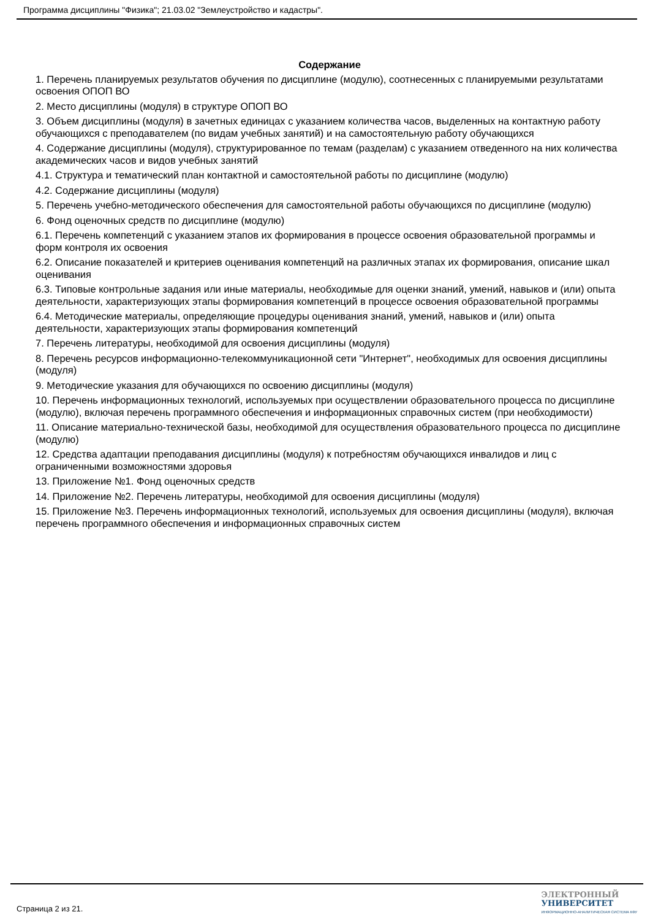Программа дисциплины "Физика"; 21.03.02 "Землеустройство и кадастры".
Содержание
1. Перечень планируемых результатов обучения по дисциплине (модулю), соотнесенных с планируемыми результатами освоения ОПОП ВО
2. Место дисциплины (модуля) в структуре ОПОП ВО
3. Объем дисциплины (модуля) в зачетных единицах с указанием количества часов, выделенных на контактную работу обучающихся с преподавателем (по видам учебных занятий) и на самостоятельную работу обучающихся
4. Содержание дисциплины (модуля), структурированное по темам (разделам) с указанием отведенного на них количества академических часов и видов учебных занятий
4.1. Структура и тематический план контактной и самостоятельной работы по дисциплине (модулю)
4.2. Содержание дисциплины (модуля)
5. Перечень учебно-методического обеспечения для самостоятельной работы обучающихся по дисциплине (модулю)
6. Фонд оценочных средств по дисциплине (модулю)
6.1. Перечень компетенций с указанием этапов их формирования в процессе освоения образовательной программы и форм контроля их освоения
6.2. Описание показателей и критериев оценивания компетенций на различных этапах их формирования, описание шкал оценивания
6.3. Типовые контрольные задания или иные материалы, необходимые для оценки знаний, умений, навыков и (или) опыта деятельности, характеризующих этапы формирования компетенций в процессе освоения образовательной программы
6.4. Методические материалы, определяющие процедуры оценивания знаний, умений, навыков и (или) опыта деятельности, характеризующих этапы формирования компетенций
7. Перечень литературы, необходимой для освоения дисциплины (модуля)
8. Перечень ресурсов информационно-телекоммуникационной сети "Интернет", необходимых для освоения дисциплины (модуля)
9. Методические указания для обучающихся по освоению дисциплины (модуля)
10. Перечень информационных технологий, используемых при осуществлении образовательного процесса по дисциплине (модулю), включая перечень программного обеспечения и информационных справочных систем (при необходимости)
11. Описание материально-технической базы, необходимой для осуществления образовательного процесса по дисциплине (модулю)
12. Средства адаптации преподавания дисциплины (модуля) к потребностям обучающихся инвалидов и лиц с ограниченными возможностями здоровья
13. Приложение №1. Фонд оценочных средств
14. Приложение №2. Перечень литературы, необходимой для освоения дисциплины (модуля)
15. Приложение №3. Перечень информационных технологий, используемых для освоения дисциплины (модуля), включая перечень программного обеспечения и информационных справочных систем
Страница 2 из 21.
ЭЛЕКТРОННЫЙ
УНИВЕРСИТЕТ
ИНФОРМАЦИОННО-АНАЛИТИЧЕСКАЯ СИСТЕМА КФУ